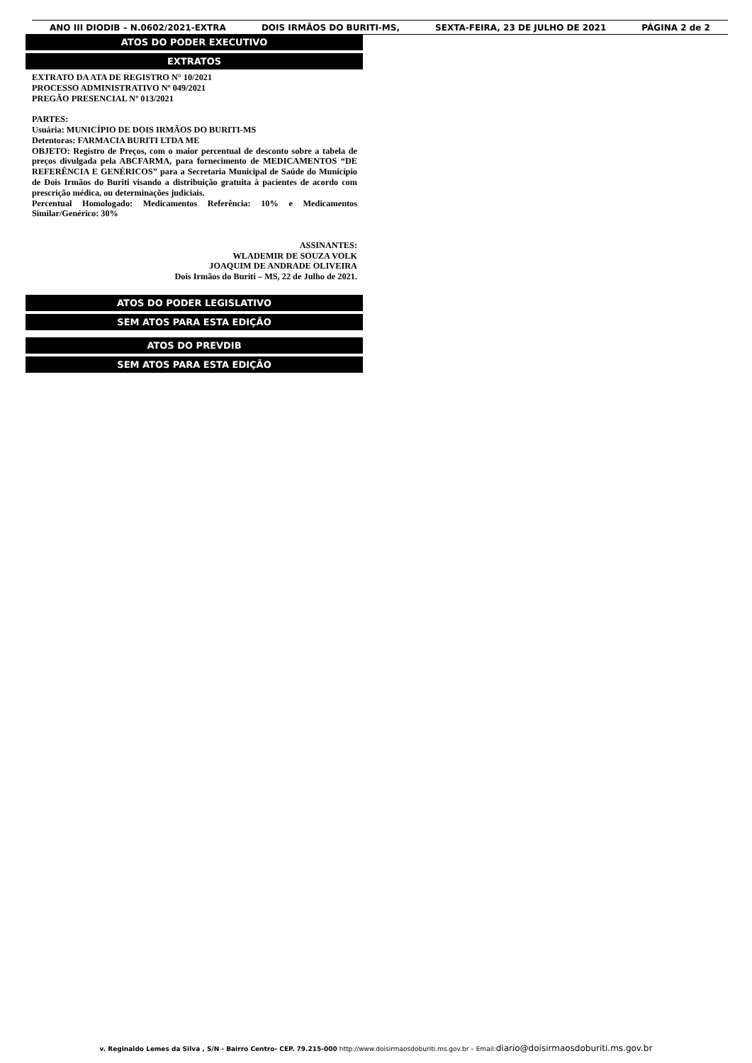ANO III DIODIB – N.0602/2021-EXTRA DOIS IRMÃOS DO BURITI-MS, SEXTA-FEIRA, 23 DE JULHO DE 2021 PÁGINA 2 de 2
ATOS DO PODER EXECUTIVO
EXTRATOS
EXTRATO DA ATA DE REGISTRO N° 10/2021
PROCESSO ADMINISTRATIVO Nº 049/2021
PREGÃO PRESENCIAL Nº 013/2021
PARTES:
Usuária: MUNICÍPIO DE DOIS IRMÃOS DO BURITI-MS
Detentoras: FARMACIA BURITI LTDA ME
OBJETO: Registro de Preços, com o maior percentual de desconto sobre a tabela de preços divulgada pela ABCFARMA, para fornecimento de MEDICAMENTOS “DE REFERÊNCIA E GENÉRICOS” para a Secretaria Municipal de Saúde do Município de Dois Irmãos do Buriti visando a distribuição gratuita à pacientes de acordo com prescrição médica, ou determinações judiciais.
Percentual Homologado: Medicamentos Referência: 10% e Medicamentos Similar/Genérico: 30%
ASSINANTES:
WLADEMIR DE SOUZA VOLK
JOAQUIM DE ANDRADE OLIVEIRA
Dois Irmãos do Buriti – MS, 22 de Julho de 2021.
ATOS DO PODER LEGISLATIVO
SEM ATOS PARA ESTA EDIÇÃO
ATOS DO PREVDIB
SEM ATOS PARA ESTA EDIÇÃO
v. Reginaldo Lemes da Silva , S/N - Bairro Centro- CEP. 79.215-000 http://www.doisirmaosdoburiti.ms.gov.br – Email:diario@doisirmaosdoburiti.ms.gov.br